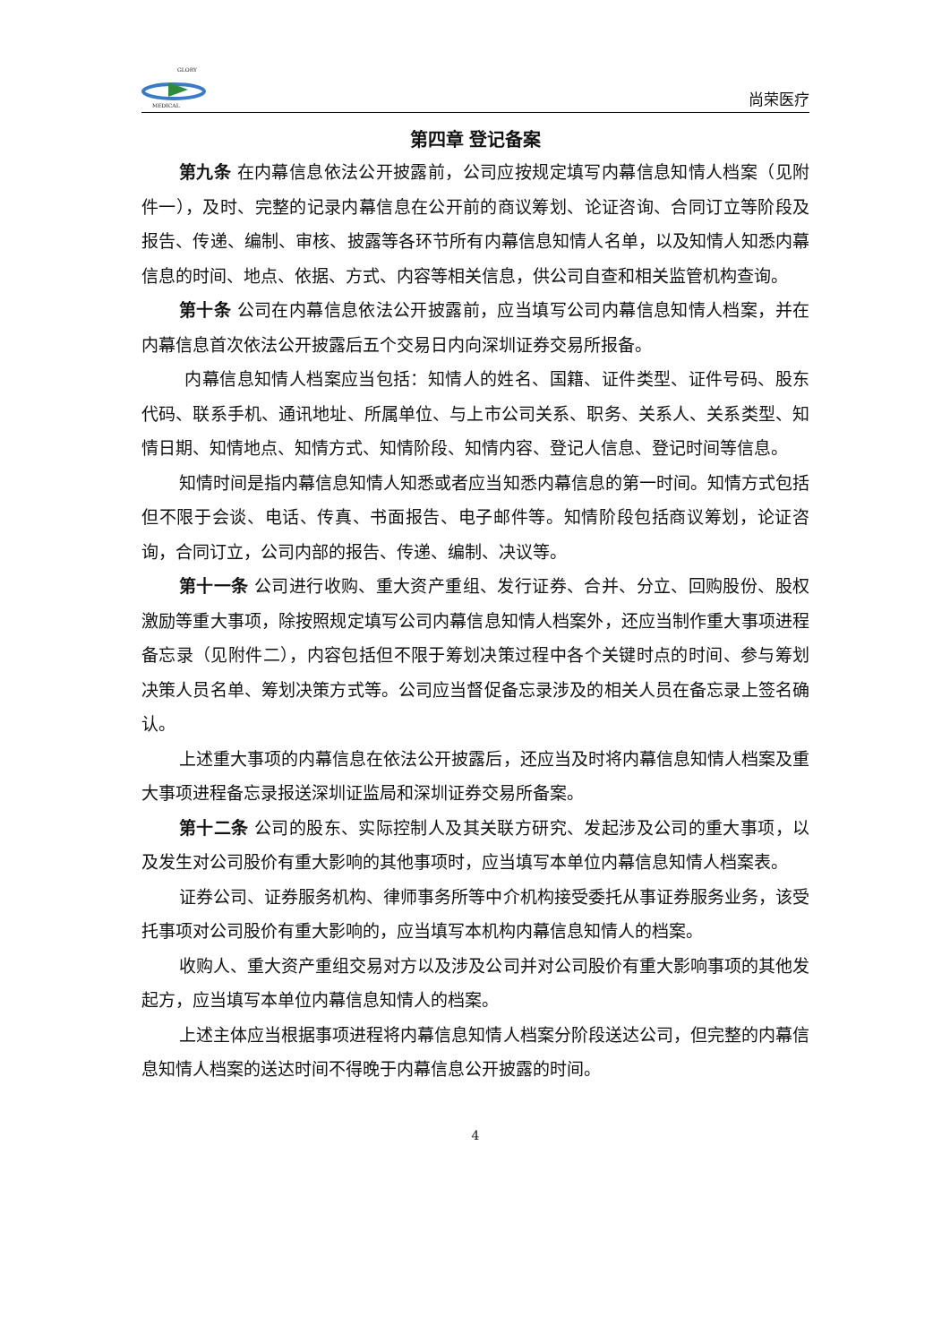GLORY
MEDICAL
尚荣医疗
第四章 登记备案
第九条 在内幕信息依法公开披露前，公司应按规定填写内幕信息知情人档案（见附件一），及时、完整的记录内幕信息在公开前的商议筹划、论证咨询、合同订立等阶段及报告、传递、编制、审核、披露等各环节所有内幕信息知情人名单，以及知情人知悉内幕信息的时间、地点、依据、方式、内容等相关信息，供公司自查和相关监管机构查询。
第十条 公司在内幕信息依法公开披露前，应当填写公司内幕信息知情人档案，并在内幕信息首次依法公开披露后五个交易日内向深圳证券交易所报备。
内幕信息知情人档案应当包括：知情人的姓名、国籍、证件类型、证件号码、股东代码、联系手机、通讯地址、所属单位、与上市公司关系、职务、关系人、关系类型、知情日期、知情地点、知情方式、知情阶段、知情内容、登记人信息、登记时间等信息。
知情时间是指内幕信息知情人知悉或者应当知悉内幕信息的第一时间。知情方式包括但不限于会谈、电话、传真、书面报告、电子邮件等。知情阶段包括商议筹划，论证咨询，合同订立，公司内部的报告、传递、编制、决议等。
第十一条 公司进行收购、重大资产重组、发行证券、合并、分立、回购股份、股权激励等重大事项，除按照规定填写公司内幕信息知情人档案外，还应当制作重大事项进程备忘录（见附件二），内容包括但不限于筹划决策过程中各个关键时点的时间、参与筹划决策人员名单、筹划决策方式等。公司应当督促备忘录涉及的相关人员在备忘录上签名确认。
上述重大事项的内幕信息在依法公开披露后，还应当及时将内幕信息知情人档案及重大事项进程备忘录报送深圳证监局和深圳证券交易所备案。
第十二条 公司的股东、实际控制人及其关联方研究、发起涉及公司的重大事项，以及发生对公司股价有重大影响的其他事项时，应当填写本单位内幕信息知情人档案表。
证券公司、证券服务机构、律师事务所等中介机构接受委托从事证券服务业务，该受托事项对公司股价有重大影响的，应当填写本机构内幕信息知情人的档案。
收购人、重大资产重组交易对方以及涉及公司并对公司股价有重大影响事项的其他发起方，应当填写本单位内幕信息知情人的档案。
上述主体应当根据事项进程将内幕信息知情人档案分阶段送达公司，但完整的内幕信息知情人档案的送达时间不得晚于内幕信息公开披露的时间。
4